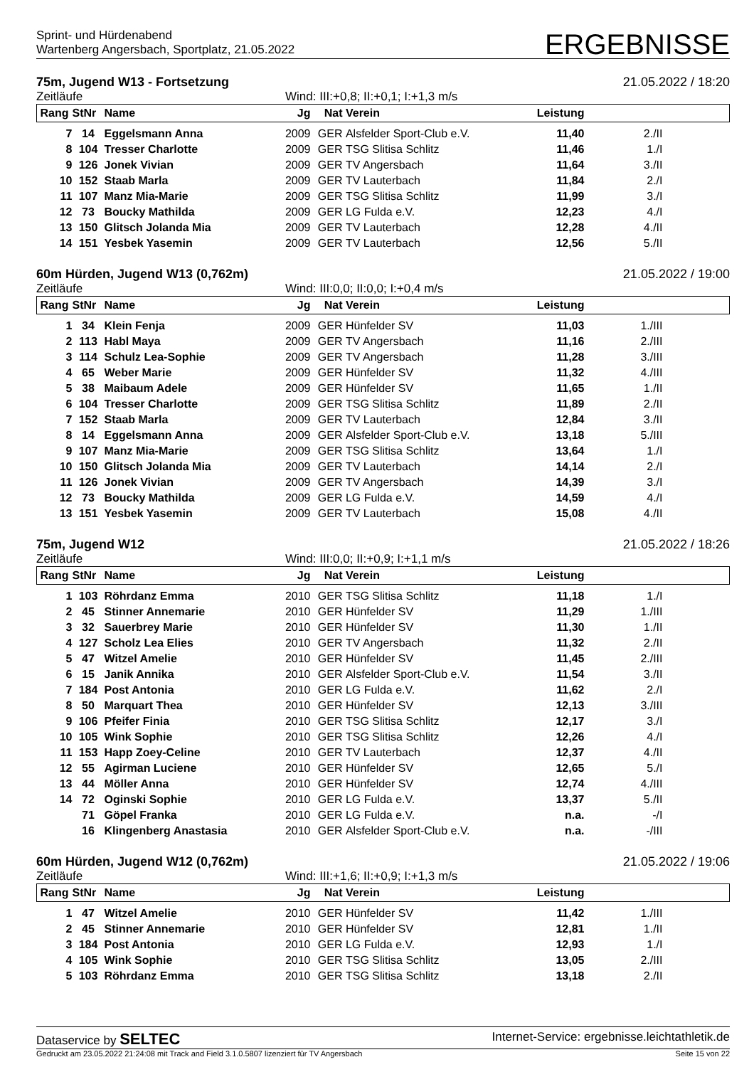Sprint- und Hürdenabend
Wartenberg Angersbach, Sportplatz, 21.05.2022
ERGEBNISSE
75m, Jugend W13 - Fortsetzung 21.05.2022 / 18:20
Zeitläufe Wind: III:+0,8; II:+0,1; I:+1,3 m/s
| Rang | StNr | Name | Jg | Nat | Verein | Leistung | | |
| --- | --- | --- | --- | --- | --- | --- | --- | --- |
| 7 | 14 | Eggelsmann Anna | 2009 | GER | Alsfelder Sport-Club e.V. | 11,40 | 2./II | |
| 8 | 104 | Tresser Charlotte | 2009 | GER | TSG Slitisa Schlitz | 11,46 | 1./I | |
| 9 | 126 | Jonek Vivian | 2009 | GER | TV Angersbach | 11,64 | 3./II | |
| 10 | 152 | Staab Marla | 2009 | GER | TV Lauterbach | 11,84 | 2./I | |
| 11 | 107 | Manz Mia-Marie | 2009 | GER | TSG Slitisa Schlitz | 11,99 | 3./I | |
| 12 | 73 | Boucky Mathilda | 2009 | GER | LG Fulda e.V. | 12,23 | 4./I | |
| 13 | 150 | Glitsch Jolanda Mia | 2009 | GER | TV Lauterbach | 12,28 | 4./II | |
| 14 | 151 | Yesbek Yasemin | 2009 | GER | TV Lauterbach | 12,56 | 5./II | |
60m Hürden, Jugend W13 (0,762m) 21.05.2022 / 19:00
Zeitläufe Wind: III:0,0; II:0,0; I:+0,4 m/s
| Rang | StNr | Name | Jg | Nat | Verein | Leistung | | |
| --- | --- | --- | --- | --- | --- | --- | --- | --- |
| 1 | 34 | Klein Fenja | 2009 | GER | Hünfelder SV | 11,03 | 1./III | |
| 2 | 113 | Habl Maya | 2009 | GER | TV Angersbach | 11,16 | 2./III | |
| 3 | 114 | Schulz Lea-Sophie | 2009 | GER | TV Angersbach | 11,28 | 3./III | |
| 4 | 65 | Weber Marie | 2009 | GER | Hünfelder SV | 11,32 | 4./III | |
| 5 | 38 | Maibaum Adele | 2009 | GER | Hünfelder SV | 11,65 | 1./II | |
| 6 | 104 | Tresser Charlotte | 2009 | GER | TSG Slitisa Schlitz | 11,89 | 2./II | |
| 7 | 152 | Staab Marla | 2009 | GER | TV Lauterbach | 12,84 | 3./II | |
| 8 | 14 | Eggelsmann Anna | 2009 | GER | Alsfelder Sport-Club e.V. | 13,18 | 5./III | |
| 9 | 107 | Manz Mia-Marie | 2009 | GER | TSG Slitisa Schlitz | 13,64 | 1./I | |
| 10 | 150 | Glitsch Jolanda Mia | 2009 | GER | TV Lauterbach | 14,14 | 2./I | |
| 11 | 126 | Jonek Vivian | 2009 | GER | TV Angersbach | 14,39 | 3./I | |
| 12 | 73 | Boucky Mathilda | 2009 | GER | LG Fulda e.V. | 14,59 | 4./I | |
| 13 | 151 | Yesbek Yasemin | 2009 | GER | TV Lauterbach | 15,08 | 4./II | |
75m, Jugend W12 21.05.2022 / 18:26
Zeitläufe Wind: III:0,0; II:+0,9; I:+1,1 m/s
| Rang | StNr | Name | Jg | Nat | Verein | Leistung | | |
| --- | --- | --- | --- | --- | --- | --- | --- | --- |
| 1 | 103 | Röhrdanz Emma | 2010 | GER | TSG Slitisa Schlitz | 11,18 | 1./I | |
| 2 | 45 | Stinner Annemarie | 2010 | GER | Hünfelder SV | 11,29 | 1./III | |
| 3 | 32 | Sauerbrey Marie | 2010 | GER | Hünfelder SV | 11,30 | 1./II | |
| 4 | 127 | Scholz Lea Elies | 2010 | GER | TV Angersbach | 11,32 | 2./II | |
| 5 | 47 | Witzel Amelie | 2010 | GER | Hünfelder SV | 11,45 | 2./III | |
| 6 | 15 | Janik Annika | 2010 | GER | Alsfelder Sport-Club e.V. | 11,54 | 3./II | |
| 7 | 184 | Post Antonia | 2010 | GER | LG Fulda e.V. | 11,62 | 2./I | |
| 8 | 50 | Marquart Thea | 2010 | GER | Hünfelder SV | 12,13 | 3./III | |
| 9 | 106 | Pfeifer Finia | 2010 | GER | TSG Slitisa Schlitz | 12,17 | 3./I | |
| 10 | 105 | Wink Sophie | 2010 | GER | TSG Slitisa Schlitz | 12,26 | 4./I | |
| 11 | 153 | Happ Zoey-Celine | 2010 | GER | TV Lauterbach | 12,37 | 4./II | |
| 12 | 55 | Agirman Luciene | 2010 | GER | Hünfelder SV | 12,65 | 5./I | |
| 13 | 44 | Möller Anna | 2010 | GER | Hünfelder SV | 12,74 | 4./III | |
| 14 | 72 | Oginski Sophie | 2010 | GER | LG Fulda e.V. | 13,37 | 5./II | |
| | 71 | Göpel Franka | 2010 | GER | LG Fulda e.V. | n.a. | -/I | |
| | 16 | Klingenberg Anastasia | 2010 | GER | Alsfelder Sport-Club e.V. | n.a. | -/III | |
60m Hürden, Jugend W12 (0,762m) 21.05.2022 / 19:06
Zeitläufe Wind: III:+1,6; II:+0,9; I:+1,3 m/s
| Rang | StNr | Name | Jg | Nat | Verein | Leistung | | |
| --- | --- | --- | --- | --- | --- | --- | --- | --- |
| 1 | 47 | Witzel Amelie | 2010 | GER | Hünfelder SV | 11,42 | 1./III | |
| 2 | 45 | Stinner Annemarie | 2010 | GER | Hünfelder SV | 12,81 | 1./II | |
| 3 | 184 | Post Antonia | 2010 | GER | LG Fulda e.V. | 12,93 | 1./I | |
| 4 | 105 | Wink Sophie | 2010 | GER | TSG Slitisa Schlitz | 13,05 | 2./III | |
| 5 | 103 | Röhrdanz Emma | 2010 | GER | TSG Slitisa Schlitz | 13,18 | 2./II | |
Dataservice by SELTEC Internet-Service: ergebnisse.leichtathletik.de
Gedruckt am 23.05.2022 21:24:08 mit Track and Field 3.1.0.5807 lizenziert für TV Angersbach Seite 15 von 22